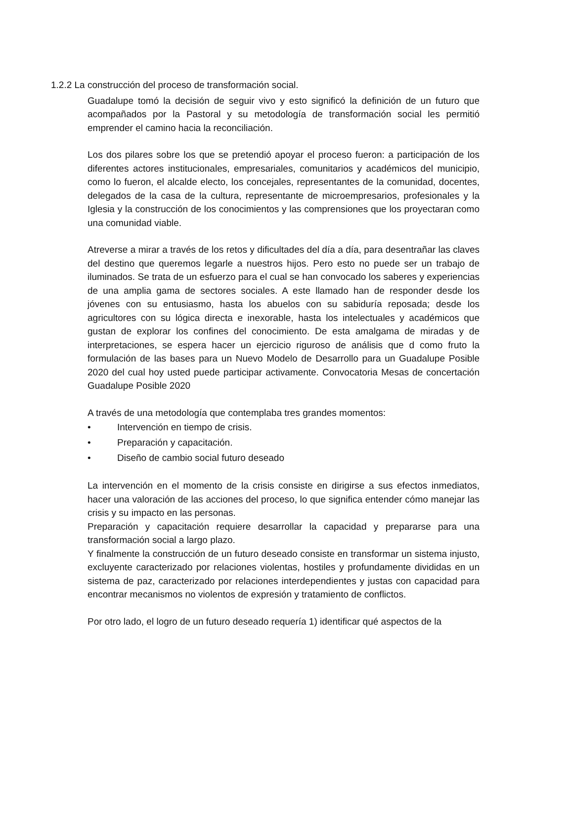1.2.2 La construcción del proceso de transformación social.
Guadalupe tomó la decisión de seguir vivo y esto significó la definición de un futuro que acompañados por la Pastoral y su metodología de transformación social les permitió emprender el camino hacia la reconciliación.
Los dos pilares sobre los que se pretendió apoyar el proceso fueron: a participación de los diferentes actores institucionales, empresariales, comunitarios y académicos del municipio, como lo fueron, el alcalde electo, los concejales, representantes de la comunidad, docentes, delegados de la casa de la cultura, representante de microempresarios, profesionales y la Iglesia y la construcción de los conocimientos y las comprensiones que los proyectaran como una comunidad viable.
Atreverse a mirar a través de los retos y dificultades del día a día, para desentrañar las claves del destino que queremos legarle a nuestros hijos. Pero esto no puede ser un trabajo de iluminados. Se trata de un esfuerzo para el cual se han convocado los saberes y experiencias de una amplia gama de sectores sociales. A este llamado han de responder desde los jóvenes con su entusiasmo, hasta los abuelos con su sabiduría reposada; desde los agricultores con su lógica directa e inexorable, hasta los intelectuales y académicos que gustan de explorar los confines del conocimiento. De esta amalgama de miradas y de interpretaciones, se espera hacer un ejercicio riguroso de análisis que d como fruto la formulación de las bases para un Nuevo Modelo de Desarrollo para un Guadalupe Posible 2020 del cual hoy usted puede participar activamente. Convocatoria Mesas de concertación Guadalupe Posible 2020
A través de una metodología que contemplaba tres grandes momentos:
• Intervención en tiempo de crisis.
• Preparación y capacitación.
• Diseño de cambio social futuro deseado
La intervención en el momento de la crisis consiste en dirigirse a sus efectos inmediatos, hacer una valoración de las acciones del proceso, lo que significa entender cómo manejar las crisis y su impacto en las personas.
Preparación y capacitación requiere desarrollar la capacidad y prepararse para una transformación social a largo plazo.
Y finalmente la construcción de un futuro deseado consiste en transformar un sistema injusto, excluyente caracterizado por relaciones violentas, hostiles y profundamente divididas en un sistema de paz, caracterizado por relaciones interdependientes y justas con capacidad para encontrar mecanismos no violentos de expresión y tratamiento de conflictos.
Por otro lado, el logro de un futuro deseado requería 1) identificar qué aspectos de la